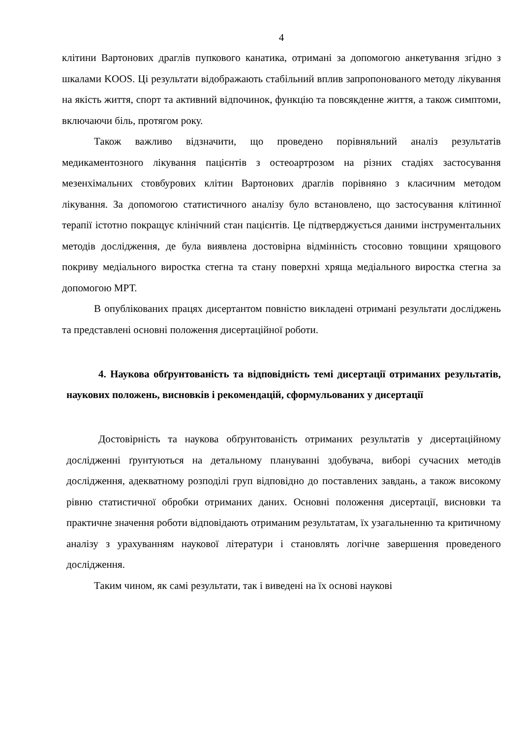4
клітини Вартонових драглів пупкового канатика, отримані за допомогою анкетування згідно з шкалами KOOS. Ці результати відображають стабільний вплив запропонованого методу лікування на якість життя, спорт та активний відпочинок, функцію та повсякденне життя, а також симптоми, включаючи біль, протягом року.
Також важливо відзначити, що проведено порівняльний аналіз результатів медикаментозного лікування пацієнтів з остеоартрозом на різних стадіях застосування мезенхімальних стовбурових клітин Вартонових драглів порівняно з класичним методом лікування. За допомогою статистичного аналізу було встановлено, що застосування клітинної терапії істотно покращує клінічний стан пацієнтів. Це підтверджується даними інструментальних методів дослідження, де була виявлена достовірна відмінність стосовно товщини хрящового покриву медіального виростка стегна та стану поверхні хряща медіального виростка стегна за допомогою МРТ.
В опублікованих працях дисертантом повністю викладені отримані результати досліджень та представлені основні положення дисертаційної роботи.
4. Наукова обґрунтованість та відповідність темі дисертації отриманих результатів, наукових положень, висновків і рекомендацій, сформульованих у дисертації
Достовірність та наукова обґрунтованість отриманих результатів у дисертаційному дослідженні ґрунтуються на детальному плануванні здобувача, виборі сучасних методів дослідження, адекватному розподілі груп відповідно до поставлених завдань, а також високому рівню статистичної обробки отриманих даних. Основні положення дисертації, висновки та практичне значення роботи відповідають отриманим результатам, їх узагальненню та критичному аналізу з урахуванням наукової літератури і становлять логічне завершення проведеного дослідження.
Таким чином, як самі результати, так і виведені на їх основі наукові